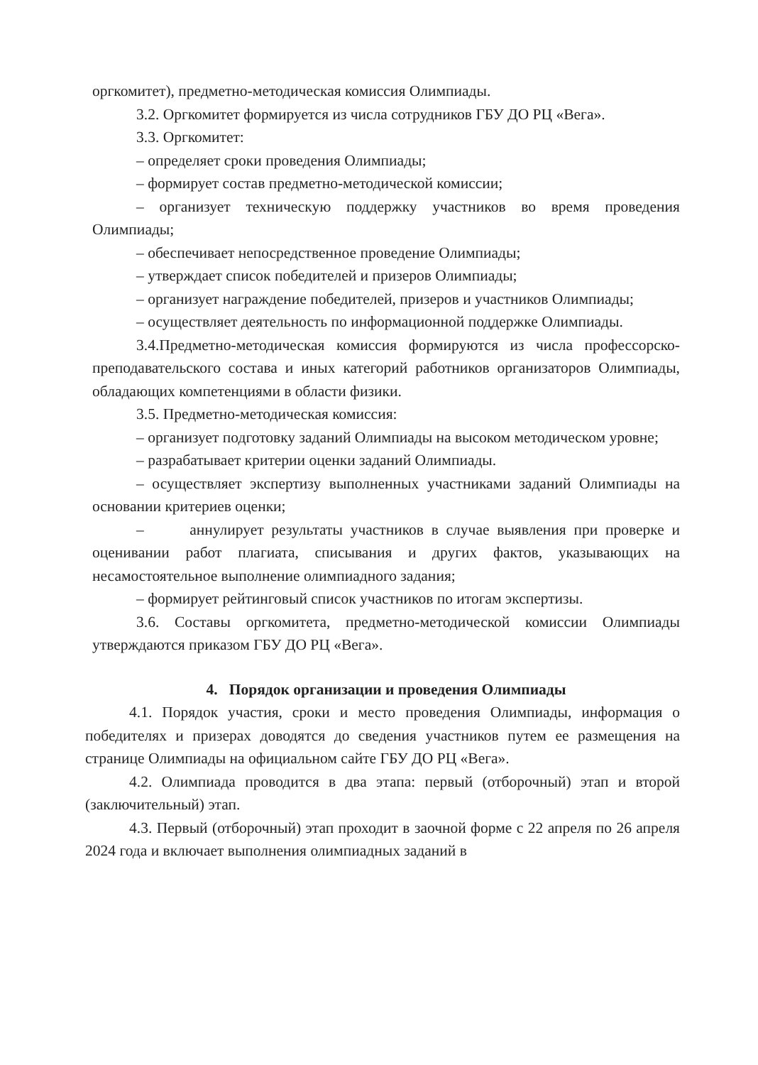оргкомитет), предметно-методическая комиссия Олимпиады.
3.2. Оргкомитет формируется из числа сотрудников ГБУ ДО РЦ «Вега».
3.3. Оргкомитет:
– определяет сроки проведения Олимпиады;
– формирует состав предметно-методической комиссии;
– организует техническую поддержку участников во время проведения Олимпиады;
– обеспечивает непосредственное проведение Олимпиады;
– утверждает список победителей и призеров Олимпиады;
– организует награждение победителей, призеров и участников Олимпиады;
– осуществляет деятельность по информационной поддержке Олимпиады.
3.4.Предметно-методическая комиссия формируются из числа профессорско-преподавательского состава и иных категорий работников организаторов Олимпиады, обладающих компетенциями в области физики.
3.5. Предметно-методическая комиссия:
– организует подготовку заданий Олимпиады на высоком методическом уровне;
– разрабатывает критерии оценки заданий Олимпиады.
– осуществляет экспертизу выполненных участниками заданий Олимпиады на основании критериев оценки;
– аннулирует результаты участников в случае выявления при проверке и оценивании работ плагиата, списывания и других фактов, указывающих на несамостоятельное выполнение олимпиадного задания;
– формирует рейтинговый список участников по итогам экспертизы.
3.6. Составы оргкомитета, предметно-методической комиссии Олимпиады утверждаются приказом ГБУ ДО РЦ «Вега».
4. Порядок организации и проведения Олимпиады
4.1. Порядок участия, сроки и место проведения Олимпиады, информация о победителях и призерах доводятся до сведения участников путем ее размещения на странице Олимпиады на официальном сайте ГБУ ДО РЦ «Вега».
4.2. Олимпиада проводится в два этапа: первый (отборочный) этап и второй (заключительный) этап.
4.3. Первый (отборочный) этап проходит в заочной форме с 22 апреля по 26 апреля 2024 года и включает выполнения олимпиадных заданий в